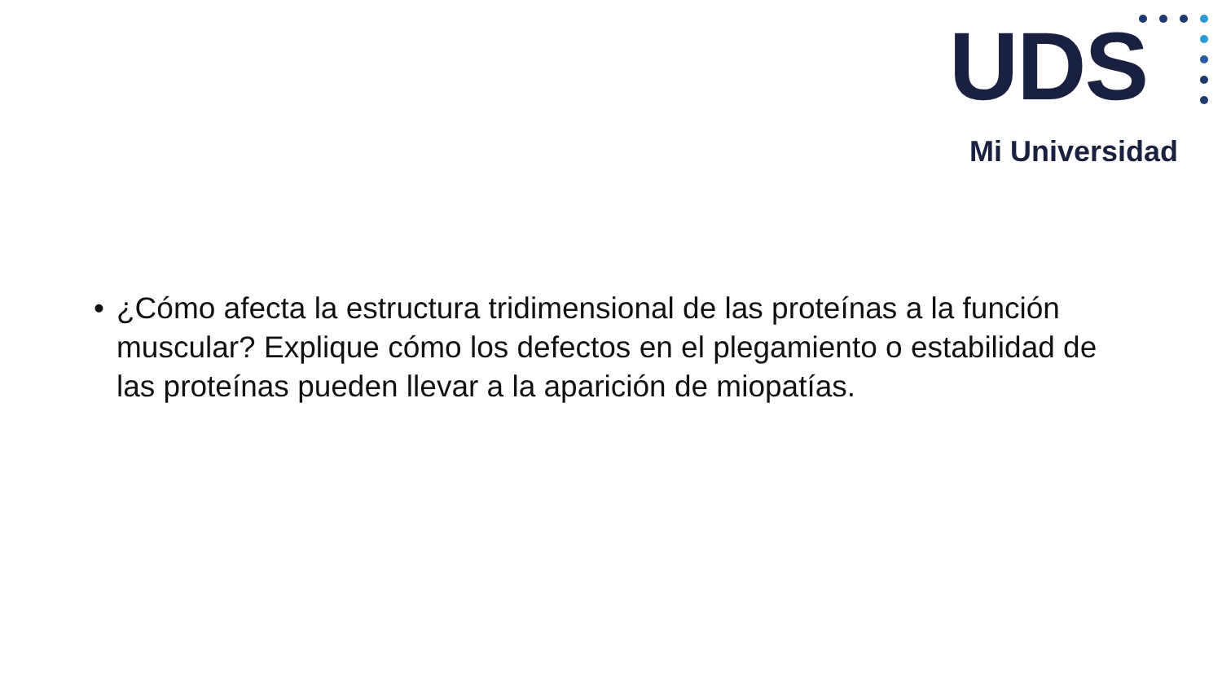UDS
Mi Universidad
• ¿Cómo afecta la estructura tridimensional de las proteínas a la función muscular? Explique cómo los defectos en el plegamiento o estabilidad de las proteínas pueden llevar a la aparición de miopatías.